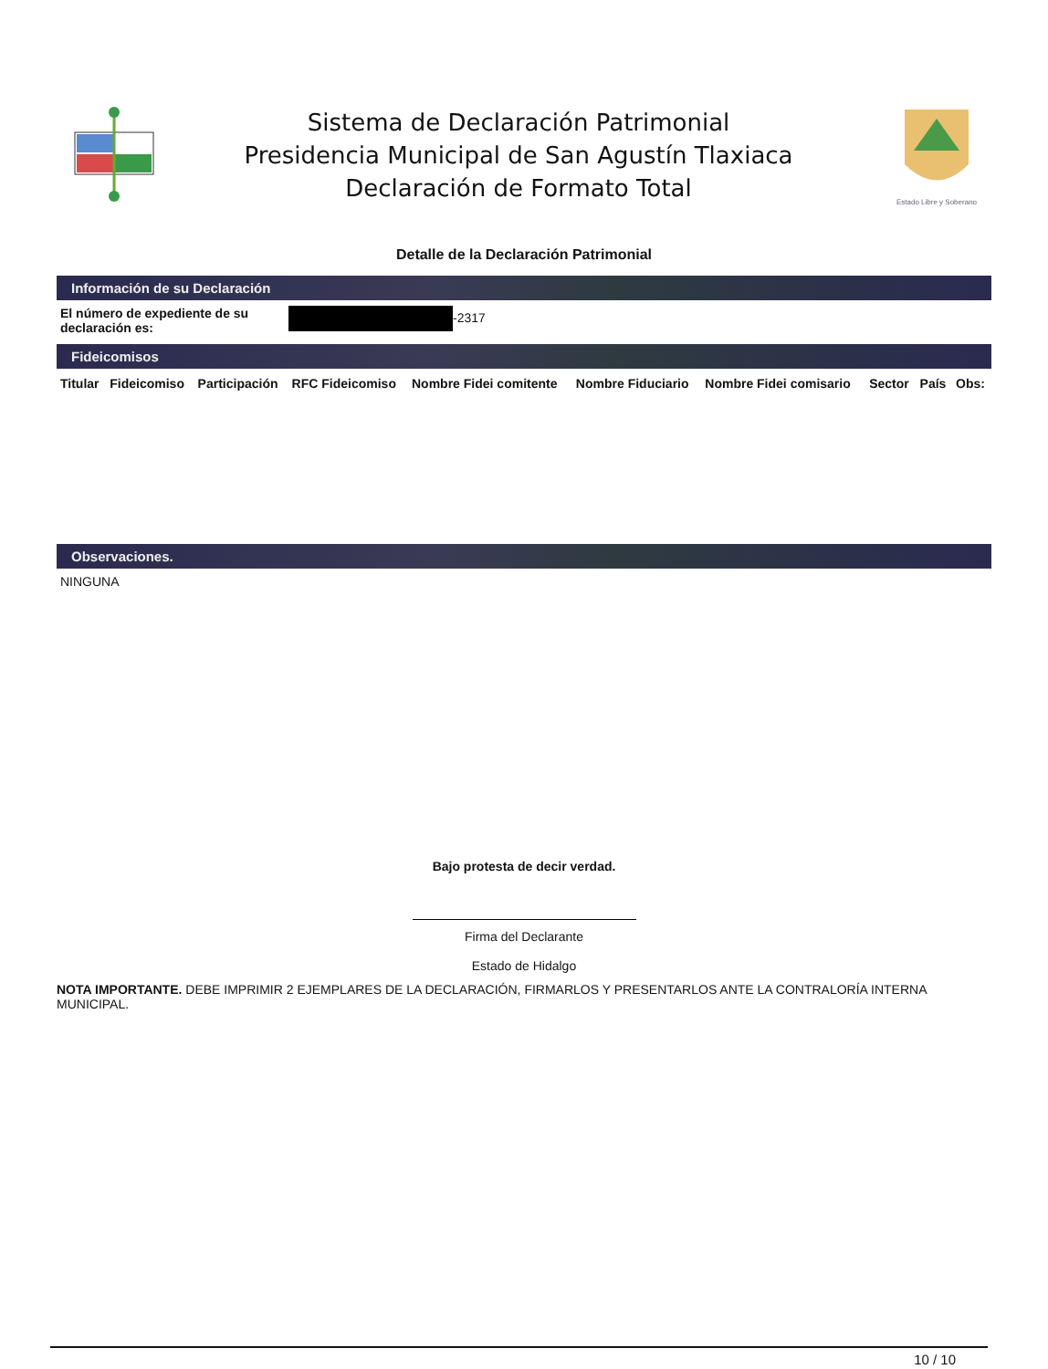Sistema de Declaración Patrimonial
Presidencia Municipal de San Agustín Tlaxiaca
Declaración de Formato Total
Estado Libre y Soberano
Detalle de la Declaración Patrimonial
Información de su Declaración
El número de expediente de su declaración es: -2317
Fideicomisos
| Titular | Fideicomiso | Participación | RFC Fideicomiso | Nombre Fidei comitente | Nombre Fiduciario | Nombre Fidei comisario | Sector | País | Obs: |
| --- | --- | --- | --- | --- | --- | --- | --- | --- | --- |
Observaciones.
NINGUNA
Bajo protesta de decir verdad.
Firma del Declarante
Estado de Hidalgo
NOTA IMPORTANTE. DEBE IMPRIMIR 2 EJEMPLARES DE LA DECLARACIÓN, FIRMARLOS Y PRESENTARLOS ANTE LA CONTRALORÍA INTERNA MUNICIPAL.
10 / 10